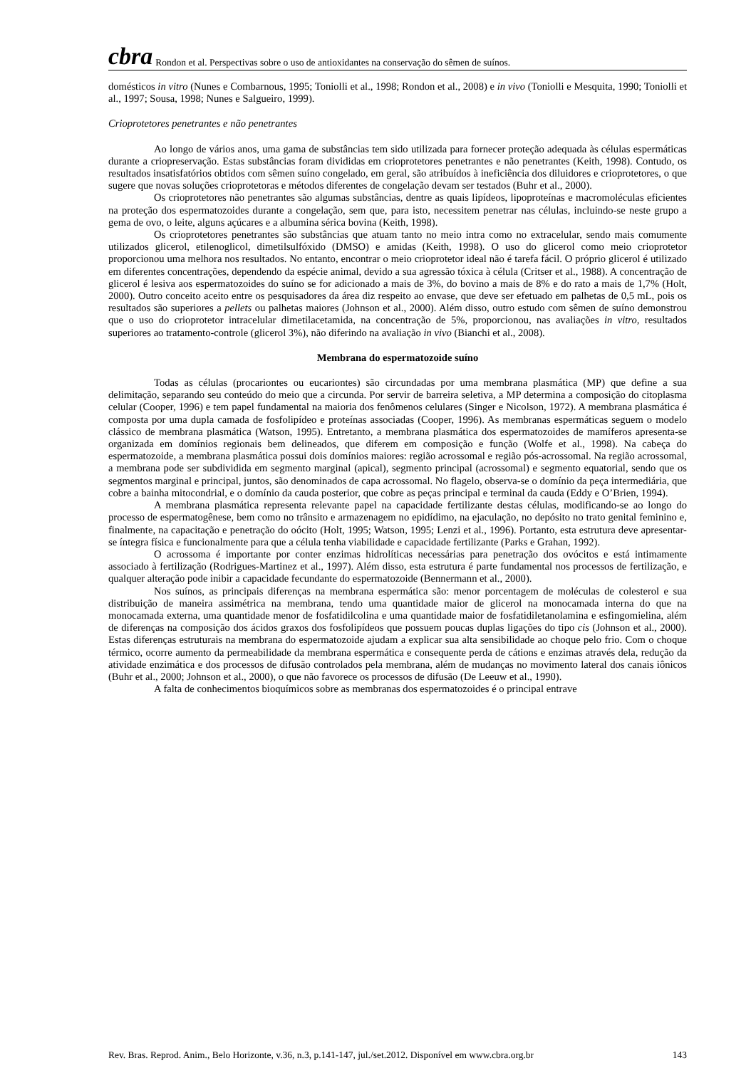cbra Rondon et al. Perspectivas sobre o uso de antioxidantes na conservação do sêmen de suínos.
domésticos in vitro (Nunes e Combarnous, 1995; Toniolli et al., 1998; Rondon et al., 2008) e in vivo (Toniolli e Mesquita, 1990; Toniolli et al., 1997; Sousa, 1998; Nunes e Salgueiro, 1999).
Crioprotetores penetrantes e não penetrantes
Ao longo de vários anos, uma gama de substâncias tem sido utilizada para fornecer proteção adequada às células espermáticas durante a criopreservação. Estas substâncias foram divididas em crioprotetores penetrantes e não penetrantes (Keith, 1998). Contudo, os resultados insatisfatórios obtidos com sêmen suíno congelado, em geral, são atribuídos à ineficiência dos diluidores e crioprotetores, o que sugere que novas soluções crioprotetoras e métodos diferentes de congelação devam ser testados (Buhr et al., 2000).
Os crioprotetores não penetrantes são algumas substâncias, dentre as quais lipídeos, lipoproteínas e macromoléculas eficientes na proteção dos espermatozoides durante a congelação, sem que, para isto, necessitem penetrar nas células, incluindo-se neste grupo a gema de ovo, o leite, alguns açúcares e a albumina sérica bovina (Keith, 1998).
Os crioprotetores penetrantes são substâncias que atuam tanto no meio intra como no extracelular, sendo mais comumente utilizados glicerol, etilenoglicol, dimetilsulfóxido (DMSO) e amidas (Keith, 1998). O uso do glicerol como meio crioprotetor proporcionou uma melhora nos resultados. No entanto, encontrar o meio crioprotetor ideal não é tarefa fácil. O próprio glicerol é utilizado em diferentes concentrações, dependendo da espécie animal, devido a sua agressão tóxica à célula (Critser et al., 1988). A concentração de glicerol é lesiva aos espermatozoides do suíno se for adicionado a mais de 3%, do bovino a mais de 8% e do rato a mais de 1,7% (Holt, 2000). Outro conceito aceito entre os pesquisadores da área diz respeito ao envase, que deve ser efetuado em palhetas de 0,5 mL, pois os resultados são superiores a pellets ou palhetas maiores (Johnson et al., 2000). Além disso, outro estudo com sêmen de suíno demonstrou que o uso do crioprotetor intracelular dimetilacetamida, na concentração de 5%, proporcionou, nas avaliações in vitro, resultados superiores ao tratamento-controle (glicerol 3%), não diferindo na avaliação in vivo (Bianchi et al., 2008).
Membrana do espermatozoide suíno
Todas as células (procariontes ou eucariontes) são circundadas por uma membrana plasmática (MP) que define a sua delimitação, separando seu conteúdo do meio que a circunda. Por servir de barreira seletiva, a MP determina a composição do citoplasma celular (Cooper, 1996) e tem papel fundamental na maioria dos fenômenos celulares (Singer e Nicolson, 1972). A membrana plasmática é composta por uma dupla camada de fosfolipídeo e proteínas associadas (Cooper, 1996). As membranas espermáticas seguem o modelo clássico de membrana plasmática (Watson, 1995). Entretanto, a membrana plasmática dos espermatozoides de mamíferos apresenta-se organizada em domínios regionais bem delineados, que diferem em composição e função (Wolfe et al., 1998). Na cabeça do espermatozoide, a membrana plasmática possui dois domínios maiores: região acrossomal e região pós-acrossomal. Na região acrossomal, a membrana pode ser subdividida em segmento marginal (apical), segmento principal (acrossomal) e segmento equatorial, sendo que os segmentos marginal e principal, juntos, são denominados de capa acrossomal. No flagelo, observa-se o domínio da peça intermediária, que cobre a bainha mitocondrial, e o domínio da cauda posterior, que cobre as peças principal e terminal da cauda (Eddy e O’Brien, 1994).
A membrana plasmática representa relevante papel na capacidade fertilizante destas células, modificando-se ao longo do processo de espermatogênese, bem como no trânsito e armazenagem no epidídimo, na ejaculação, no depósito no trato genital feminino e, finalmente, na capacitação e penetração do oócito (Holt, 1995; Watson, 1995; Lenzi et al., 1996). Portanto, esta estrutura deve apresentar-se íntegra física e funcionalmente para que a célula tenha viabilidade e capacidade fertilizante (Parks e Grahan, 1992).
O acrossoma é importante por conter enzimas hidrolíticas necessárias para penetração dos ovócitos e está intimamente associado à fertilização (Rodrigues-Martinez et al., 1997). Além disso, esta estrutura é parte fundamental nos processos de fertilização, e qualquer alteração pode inibir a capacidade fecundante do espermatozoide (Bennermann et al., 2000).
Nos suínos, as principais diferenças na membrana espermática são: menor porcentagem de moléculas de colesterol e sua distribuição de maneira assimétrica na membrana, tendo uma quantidade maior de glicerol na monocamada interna do que na monocamada externa, uma quantidade menor de fosfatidilcolina e uma quantidade maior de fosfatidiletanolamina e esfingomielina, além de diferenças na composição dos ácidos graxos dos fosfolipídeos que possuem poucas duplas ligações do tipo cis (Johnson et al., 2000). Estas diferenças estruturais na membrana do espermatozoide ajudam a explicar sua alta sensibilidade ao choque pelo frio. Com o choque térmico, ocorre aumento da permeabilidade da membrana espermática e consequente perda de cátions e enzimas através dela, redução da atividade enzimática e dos processos de difusão controlados pela membrana, além de mudanças no movimento lateral dos canais iônicos (Buhr et al., 2000; Johnson et al., 2000), o que não favorece os processos de difusão (De Leeuw et al., 1990).
A falta de conhecimentos bioquímicos sobre as membranas dos espermatozoides é o principal entrave
Rev. Bras. Reprod. Anim., Belo Horizonte, v.36, n.3, p.141-147, jul./set.2012. Disponível em www.cbra.org.br 143